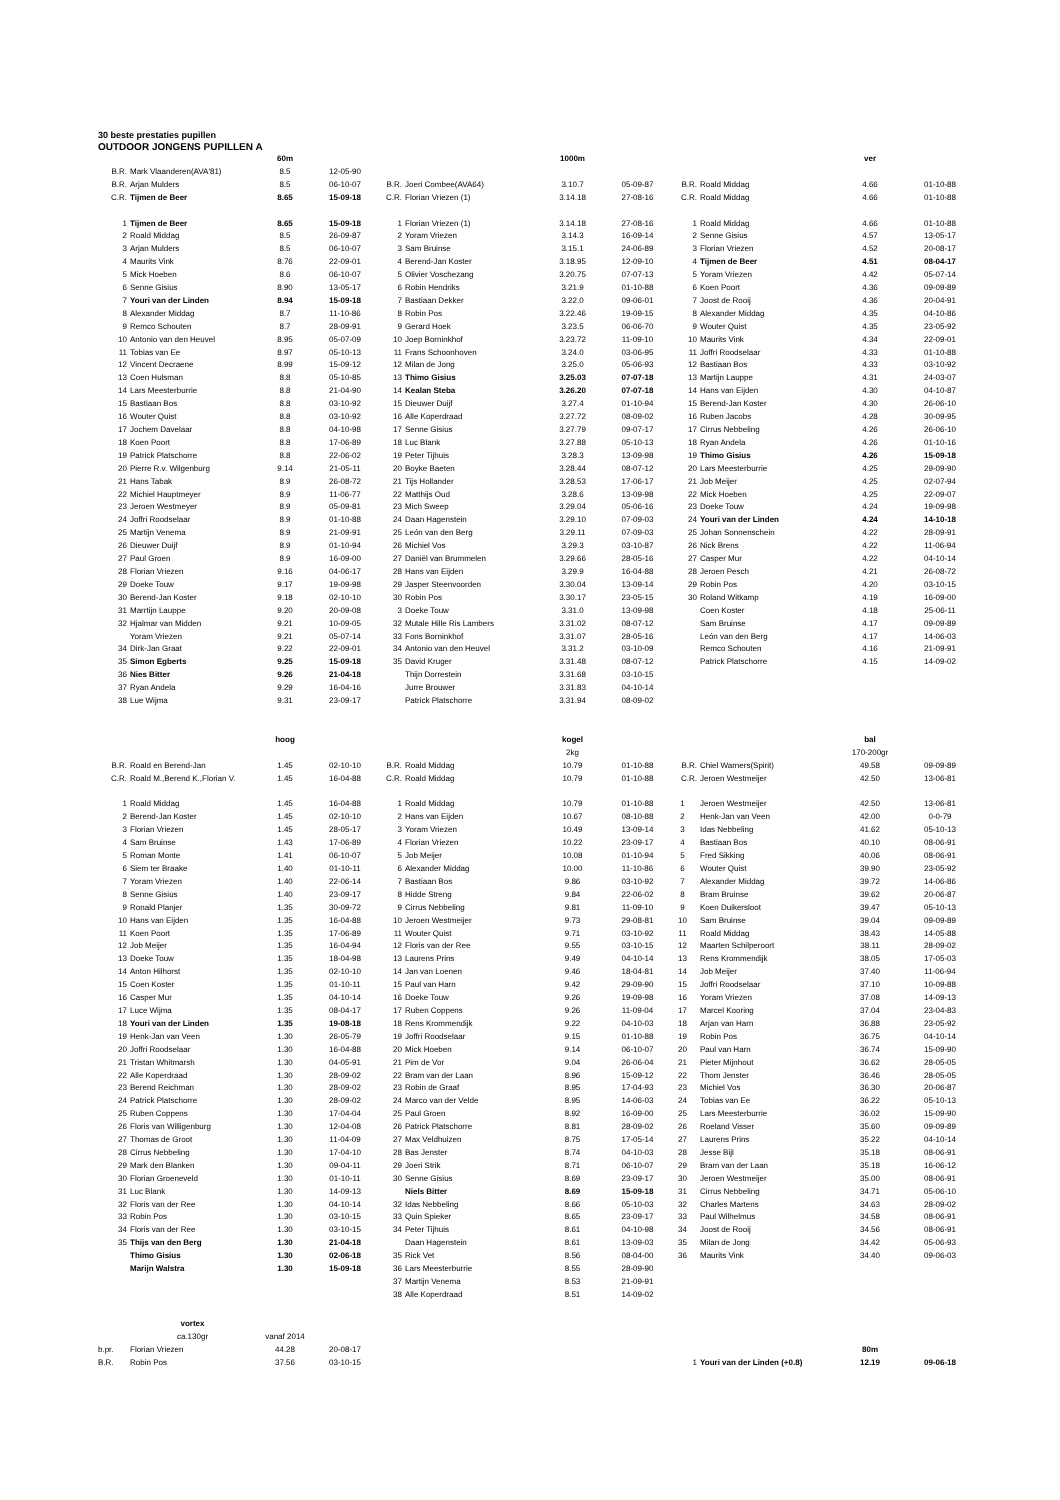30 beste prestaties pupillen
OUTDOOR JONGENS PUPILLEN A
| | | 60m | | | | 1000m | | | | ver | |
| B.R. | Mark Vlaanderen(AVA'81) | 8.5 | 12-05-90 | | | | | | | | |
| B.R. | Arjan Mulders | 8.5 | 06-10-07 | B.R. | Joeri Combee(AVA64) | 3.10.7 | 05-09-87 | B.R. | Roald Middag | 4.66 | 01-10-88 |
| C.R. | Tijmen de Beer | 8.65 | 15-09-18 | C.R. | Florian Vriezen (1) | 3.14.18 | 27-08-16 | C.R. | Roald Middag | 4.66 | 01-10-88 |
| 1 | Tijmen de Beer | 8.65 | 15-09-18 | 1 | Florian Vriezen (1) | 3.14.18 | 27-08-16 | 1 | Roald Middag | 4.66 | 01-10-88 |
| 2 | Roald Middag | 8.5 | 26-09-87 | 2 | Yoram Vriezen | 3.14.3 | 16-09-14 | 2 | Senne Gisius | 4.57 | 13-05-17 |
| 3 | Arjan Mulders | 8.5 | 06-10-07 | 3 | Sam Bruinse | 3.15.1 | 24-06-89 | 3 | Florian Vriezen | 4.52 | 20-08-17 |
| 4 | Maurits Vink | 8.76 | 22-09-01 | 4 | Berend-Jan Koster | 3.18.95 | 12-09-10 | 4 | Tijmen de Beer | 4.51 | 08-04-17 |
| 5 | Mick Hoeben | 8.6 | 06-10-07 | 5 | Olivier Voschezang | 3.20.75 | 07-07-13 | 5 | Yoram Vriezen | 4.42 | 05-07-14 |
| 6 | Senne Gisius | 8.90 | 13-05-17 | 6 | Robin Hendriks | 3.21.9 | 01-10-88 | 6 | Koen Poort | 4.36 | 09-09-89 |
| 7 | Youri van der Linden | 8.94 | 15-09-18 | 7 | Bastiaan Dekker | 3.22.0 | 09-06-01 | 7 | Joost de Rooij | 4.36 | 20-04-91 |
| 8 | Alexander Middag | 8.7 | 11-10-86 | 8 | Robin Pos | 3.22.46 | 19-09-15 | 8 | Alexander Middag | 4.35 | 04-10-86 |
| 9 | Remco Schouten | 8.7 | 28-09-91 | 9 | Gerard Hoek | 3.23.5 | 06-06-70 | 9 | Wouter Quist | 4.35 | 23-05-92 |
| 10 | Antonio van den Heuvel | 8.95 | 05-07-09 | 10 | Joep Borninkhof | 3.23.72 | 11-09-10 | 10 | Maurits Vink | 4.34 | 22-09-01 |
| 11 | Tobias van Ee | 8.97 | 05-10-13 | 11 | Frans Schoonhoven | 3.24.0 | 03-06-95 | 11 | Joffri Roodselaar | 4.33 | 01-10-88 |
| 12 | Vincent Decraene | 8.99 | 15-09-12 | 12 | Milan de Jong | 3.25.0 | 05-06-93 | 12 | Bastiaan Bos | 4.33 | 03-10-92 |
| 13 | Coen Hulsman | 8.8 | 05-10-85 | 13 | Thimo Gisius | 3.25.03 | 07-07-18 | 13 | Martijn Lauppe | 4.31 | 24-03-07 |
| 14 | Lars Meesterburrie | 8.8 | 21-04-90 | 14 | Kealan Steba | 3.26.20 | 07-07-18 | 14 | Hans van Eijden | 4.30 | 04-10-87 |
| 15 | Bastiaan Bos | 8.8 | 03-10-92 | 15 | Dieuwer Duijf | 3.27.4 | 01-10-94 | 15 | Berend-Jan Koster | 4.30 | 26-06-10 |
| 16 | Wouter Quist | 8.8 | 03-10-92 | 16 | Alle Koperdraad | 3.27.72 | 08-09-02 | 16 | Ruben Jacobs | 4.28 | 30-09-95 |
| 17 | Jochem Davelaar | 8.8 | 04-10-98 | 17 | Senne Gisius | 3.27.79 | 09-07-17 | 17 | Cirrus Nebbeling | 4.26 | 26-06-10 |
| 18 | Koen Poort | 8.8 | 17-06-89 | 18 | Luc Blank | 3.27.88 | 05-10-13 | 18 | Ryan Andela | 4.26 | 01-10-16 |
| 19 | Patrick Platschorre | 8.8 | 22-06-02 | 19 | Peter Tijhuis | 3.28.3 | 13-09-98 | 19 | Thimo Gisius | 4.26 | 15-09-18 |
| 20 | Pierre R.v. Wilgenburg | 9.14 | 21-05-11 | 20 | Boyke Baeten | 3.28.44 | 08-07-12 | 20 | Lars Meesterburrie | 4.25 | 29-09-90 |
| 21 | Hans Tabak | 8.9 | 26-08-72 | 21 | Tijs Hollander | 3.28.53 | 17-06-17 | 21 | Job Meijer | 4.25 | 02-07-94 |
| 22 | Michiel Hauptmeyer | 8.9 | 11-06-77 | 22 | Matthijs Oud | 3.28.6 | 13-09-98 | 22 | Mick Hoeben | 4.25 | 22-09-07 |
| 23 | Jeroen Westmeyer | 8.9 | 05-09-81 | 23 | Mich Sweep | 3.29.04 | 05-06-16 | 23 | Doeke Touw | 4.24 | 19-09-98 |
| 24 | Joffri Roodselaar | 8.9 | 01-10-88 | 24 | Daan Hagenstein | 3.29.10 | 07-09-03 | 24 | Youri van der Linden | 4.24 | 14-10-18 |
| 25 | Martijn Venema | 8.9 | 21-09-91 | 25 | León van den Berg | 3.29.11 | 07-09-03 | 25 | Johan Sonnenschein | 4.22 | 28-09-91 |
| 26 | Dieuwer Duijf | 8.9 | 01-10-94 | 26 | Michiel Vos | 3.29.3 | 03-10-87 | 26 | Nick Brens | 4.22 | 11-06-94 |
| 27 | Paul Groen | 8.9 | 16-09-00 | 27 | Daniël van Brummelen | 3.29.66 | 28-05-16 | 27 | Casper Mur | 4.22 | 04-10-14 |
| 28 | Florian Vriezen | 9.16 | 04-06-17 | 28 | Hans van Eijden | 3.29.9 | 16-04-88 | 28 | Jeroen Pesch | 4.21 | 26-08-72 |
| 29 | Doeke Touw | 9.17 | 19-09-98 | 29 | Jasper Steenvoorden | 3.30.04 | 13-09-14 | 29 | Robin Pos | 4.20 | 03-10-15 |
| 30 | Berend-Jan Koster | 9.18 | 02-10-10 | 30 | Robin Pos | 3.30.17 | 23-05-15 | 30 | Roland Witkamp | 4.19 | 16-09-00 |
| 31 | Marrtijn Lauppe | 9.20 | 20-09-08 | 3 | Doeke Touw | 3.31.0 | 13-09-98 | | Coen Koster | 4.18 | 25-06-11 |
| 32 | Hjalmar van Midden | 9.21 | 10-09-05 | 32 | Mutale Hille Ris Lambers | 3.31.02 | 08-07-12 | | Sam Bruinse | 4.17 | 09-09-89 |
| | Yoram Vriezen | 9.21 | 05-07-14 | 33 | Fons Borninkhof | 3.31.07 | 28-05-16 | | León van den Berg | 4.17 | 14-06-03 |
| 34 | Dirk-Jan Graat | 9.22 | 22-09-01 | 34 | Antonio van den Heuvel | 3.31.2 | 03-10-09 | | Remco Schouten | 4.16 | 21-09-91 |
| 35 | Simon Egberts | 9.25 | 15-09-18 | 35 | David Kruger | 3.31.48 | 08-07-12 | | Patrick Platschorre | 4.15 | 14-09-02 |
| 36 | Nies Bitter | 9.26 | 21-04-18 | | Thijn Dorrestein | 3.31.68 | 03-10-15 | | | | |
| 37 | Ryan Andela | 9.29 | 16-04-16 | | Jurre Brouwer | 3.31.83 | 04-10-14 | | | | |
| 38 | Lue Wijma | 9.31 | 23-09-17 | | Patrick Platschorre | 3.31.94 | 08-09-02 | | | | |
| | | hoog | | | | kogel | | | | bal | |
| | | | | | | 2kg | | | | 170-200gr | |
| B.R. | Roald en Berend-Jan | 1.45 | 02-10-10 | B.R. | Roald Middag | 10.79 | 01-10-88 | B.R. | Chiel Warners(Spirit) | 49.58 | 09-09-89 |
| C.R. | Roald M.,Berend K.,Florian V. | 1.45 | 16-04-88 | C.R. | Roald Middag | 10.79 | 01-10-88 | C.R. | Jeroen Westmeijer | 42.50 | 13-06-81 |
| 1 | Roald Middag | 1.45 | 16-04-88 | 1 | Roald Middag | 10.79 | 01-10-88 | 1 | Jeroen Westmeijer | 42.50 | 13-06-81 |
| 2 | Berend-Jan Koster | 1.45 | 02-10-10 | 2 | Hans van Eijden | 10.67 | 08-10-88 | 2 | Henk-Jan van Veen | 42.00 | 0-0-79 |
| 3 | Florian Vriezen | 1.45 | 28-05-17 | 3 | Yoram Vriezen | 10.49 | 13-09-14 | 3 | Idas Nebbeling | 41.62 | 05-10-13 |
| 4 | Sam Bruinse | 1.43 | 17-06-89 | 4 | Florian Vriezen | 10.22 | 23-09-17 | 4 | Bastiaan Bos | 40.10 | 08-06-91 |
| 5 | Roman Monte | 1.41 | 06-10-07 | 5 | Job Meijer | 10.08 | 01-10-94 | 5 | Fred Sikking | 40.06 | 08-06-91 |
| 6 | Siem ter Braake | 1.40 | 01-10-11 | 6 | Alexander Middag | 10.00 | 11-10-86 | 6 | Wouter Quist | 39.90 | 23-05-92 |
| 7 | Yoram Vriezen | 1.40 | 22-06-14 | 7 | Bastiaan Bos | 9.86 | 03-10-92 | 7 | Alexander Middag | 39.72 | 14-06-86 |
| 8 | Senne Gisius | 1.40 | 23-09-17 | 8 | Hidde Streng | 9.84 | 22-06-02 | 8 | Bram Bruinse | 39.62 | 20-06-87 |
| 9 | Ronald Planjer | 1.35 | 30-09-72 | 9 | Cirrus Nebbeling | 9.81 | 11-09-10 | 9 | Koen Duikersloot | 39.47 | 05-10-13 |
| 10 | Hans van Eijden | 1.35 | 16-04-88 | 10 | Jeroen Westmeijer | 9.73 | 29-08-81 | 10 | Sam Bruinse | 39.04 | 09-09-89 |
| 11 | Koen Poort | 1.35 | 17-06-89 | 11 | Wouter Quist | 9.71 | 03-10-92 | 11 | Roald Middag | 38.43 | 14-05-88 |
| 12 | Job Meijer | 1.35 | 16-04-94 | 12 | Floris van der Ree | 9.55 | 03-10-15 | 12 | Maarten Schilperoort | 38.11 | 28-09-02 |
| 13 | Doeke Touw | 1.35 | 18-04-98 | 13 | Laurens Prins | 9.49 | 04-10-14 | 13 | Rens Krommendijk | 38.05 | 17-05-03 |
| 14 | Anton Hilhorst | 1.35 | 02-10-10 | 14 | Jan van Loenen | 9.46 | 18-04-81 | 14 | Job Meijer | 37.40 | 11-06-94 |
| 15 | Coen Koster | 1.35 | 01-10-11 | 15 | Paul van Harn | 9.42 | 29-09-90 | 15 | Joffri Roodselaar | 37.10 | 10-09-88 |
| 16 | Casper Mur | 1.35 | 04-10-14 | 16 | Doeke Touw | 9.26 | 19-09-98 | 16 | Yoram Vriezen | 37.08 | 14-09-13 |
| 17 | Luce Wijma | 1.35 | 08-04-17 | 17 | Ruben Coppens | 9.26 | 11-09-04 | 17 | Marcel Kooring | 37.04 | 23-04-83 |
| 18 | Youri van der Linden | 1.35 | 19-08-18 | 18 | Rens Krommendijk | 9.22 | 04-10-03 | 18 | Arjan van Harn | 36.88 | 23-05-92 |
| 19 | Henk-Jan van Veen | 1.30 | 26-05-79 | 19 | Joffri Roodselaar | 9.15 | 01-10-88 | 19 | Robin Pos | 36.75 | 04-10-14 |
| 20 | Joffri Roodselaar | 1.30 | 16-04-88 | 20 | Mick Hoeben | 9.14 | 06-10-07 | 20 | Paul van Harn | 36.74 | 15-09-90 |
| 21 | Tristan Whitmarsh | 1.30 | 04-05-91 | 21 | Pim de Vor | 9.04 | 26-06-04 | 21 | Pieter Mijnhout | 36.62 | 28-05-05 |
| 22 | Alle Koperdraad | 1.30 | 28-09-02 | 22 | Bram van der Laan | 8.96 | 15-09-12 | 22 | Thom Jenster | 36.46 | 28-05-05 |
| 23 | Berend Reichman | 1.30 | 28-09-02 | 23 | Robin de Graaf | 8.95 | 17-04-93 | 23 | Michiel Vos | 36.30 | 20-06-87 |
| 24 | Patrick Platschorre | 1.30 | 28-09-02 | 24 | Marco van der Velde | 8.95 | 14-06-03 | 24 | Tobias van Ee | 36.22 | 05-10-13 |
| 25 | Ruben Coppens | 1.30 | 17-04-04 | 25 | Paul Groen | 8.92 | 16-09-00 | 25 | Lars Meesterburrie | 36.02 | 15-09-90 |
| 26 | Floris van Willigenburg | 1.30 | 12-04-08 | 26 | Patrick Platschorre | 8.81 | 28-09-02 | 26 | Roeland Visser | 35.60 | 09-09-89 |
| 27 | Thomas de Groot | 1.30 | 11-04-09 | 27 | Max Veldhuizen | 8.75 | 17-05-14 | 27 | Laurens Prins | 35.22 | 04-10-14 |
| 28 | Cirrus Nebbeling | 1.30 | 17-04-10 | 28 | Bas Jenster | 8.74 | 04-10-03 | 28 | Jesse Bijl | 35.18 | 08-06-91 |
| 29 | Mark den Blanken | 1.30 | 09-04-11 | 29 | Joeri Strik | 8.71 | 06-10-07 | 29 | Bram van der Laan | 35.18 | 16-06-12 |
| 30 | Florian Groeneveld | 1.30 | 01-10-11 | 30 | Senne Gisius | 8.69 | 23-09-17 | 30 | Jeroen Westmeijer | 35.00 | 08-06-91 |
| 31 | Luc Blank | 1.30 | 14-09-13 | | Niels Bitter | 8.69 | 15-09-18 | 31 | Cirrus Nebbeling | 34.71 | 05-06-10 |
| 32 | Floris van der Ree | 1.30 | 04-10-14 | 32 | Idas Nebbeling | 8.66 | 05-10-03 | 32 | Charles Martens | 34.63 | 28-09-02 |
| 33 | Robin Pos | 1.30 | 03-10-15 | 33 | Quin Spieker | 8.65 | 23-09-17 | 33 | Paul Wilhelmus | 34.58 | 08-06-91 |
| 34 | Floris van der Ree | 1.30 | 03-10-15 | 34 | Peter Tijhuis | 8.61 | 04-10-98 | 34 | Joost de Rooij | 34.56 | 08-06-91 |
| 35 | Thijs van den Berg | 1.30 | 21-04-18 | | Daan Hagenstein | 8.61 | 13-09-03 | 35 | Milan de Jong | 34.42 | 05-06-93 |
| | Thimo Gisius | 1.30 | 02-06-18 | 35 | Rick Vet | 8.56 | 08-04-00 | 36 | Maurits Vink | 34.40 | 09-06-03 |
| | Marijn Walstra | 1.30 | 15-09-18 | 36 | Lars Meesterburrie | 8.55 | 28-09-90 | | | | |
| | | | | 37 | Martijn Venema | 8.53 | 21-09-91 | | | | |
| | | | | 38 | Alle Koperdraad | 8.51 | 14-09-02 | | | | |
| | vortex | | | | | | | | | | |
| | ca.130gr | vanaf 2014 | | | | | | | | | |
| b.pr. | Florian Vriezen | 44.28 | 20-08-17 | | | | | | | 80m | |
| B.R. | Robin Pos | 37.56 | 03-10-15 | | | | | 1 | Youri van der Linden (+0.8) | 12.19 | 09-06-18 |